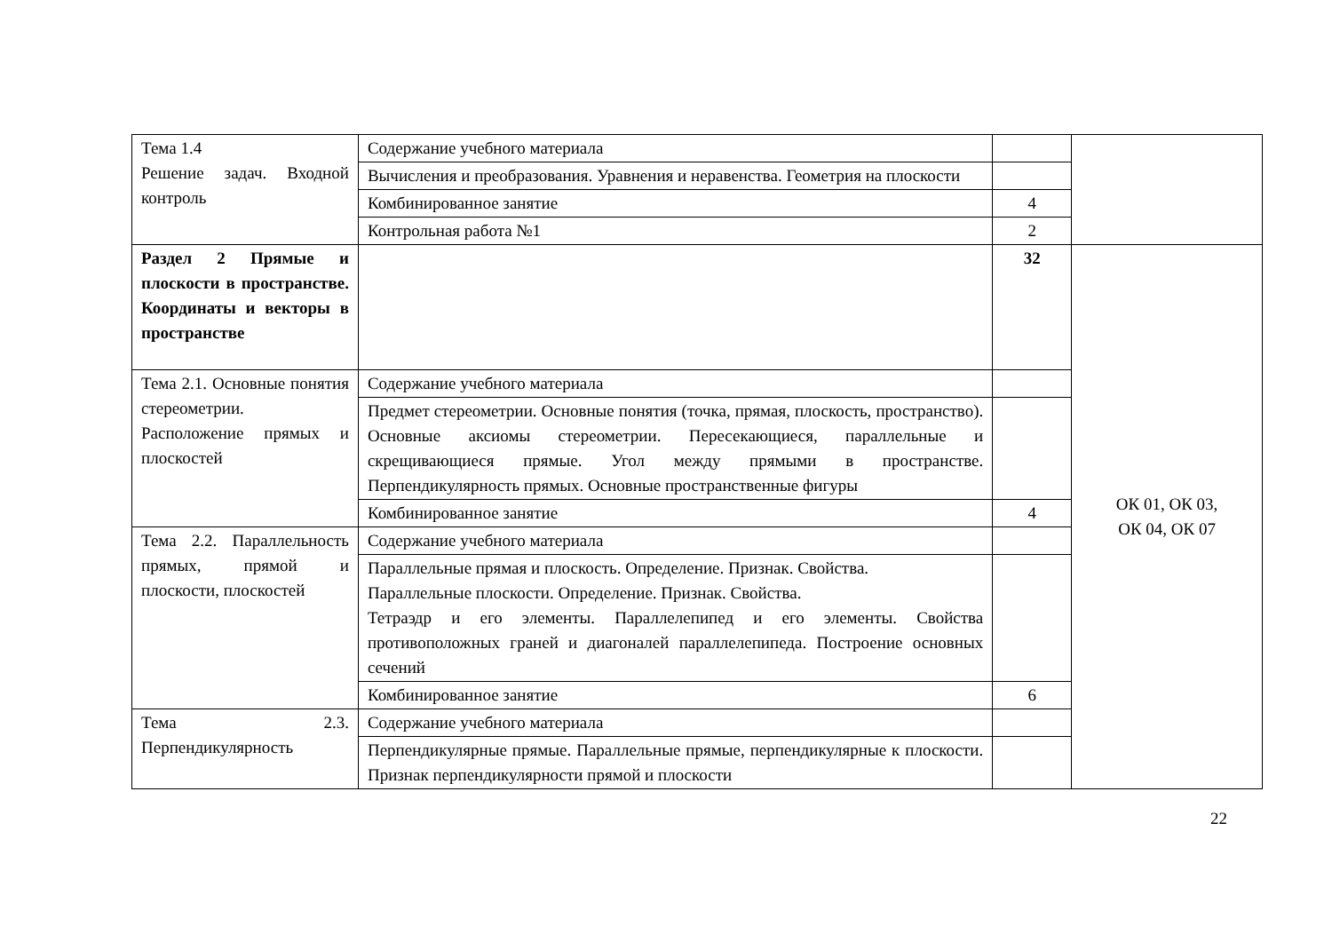| Тема 1.4 Решение задач. Входной контроль | Содержание учебного материала | | |
| | Вычисления и преобразования. Уравнения и неравенства. Геометрия на плоскости | | |
| | Комбинированное занятие | 4 | |
| | Контрольная работа №1 | 2 | |
| Раздел 2 Прямые и плоскости в пространстве. Координаты и векторы в пространстве | | 32 | ОК 01, ОК 03, ОК 04, ОК 07 |
| Тема 2.1. Основные понятия стереометрии. Расположение прямых и плоскостей | Содержание учебного материала | | |
| | Предмет стереометрии. Основные понятия (точка, прямая, плоскость, пространство). Основные аксиомы стереометрии. Пересекающиеся, параллельные и скрещивающиеся прямые. Угол между прямыми в пространстве. Перпендикулярность прямых. Основные пространственные фигуры | | |
| | Комбинированное занятие | 4 | |
| Тема 2.2. Параллельность прямых, прямой и плоскости, плоскостей | Содержание учебного материала | | |
| | Параллельные прямая и плоскость. Определение. Признак. Свойства. Параллельные плоскости. Определение. Признак. Свойства. Тетраэдр и его элементы. Параллелепипед и его элементы. Свойства противоположных граней и диагоналей параллелепипеда. Построение основных сечений | | |
| | Комбинированное занятие | 6 | |
| Тема 2.3. Перпендикулярность | Содержание учебного материала | | |
| | Перпендикулярные прямые. Параллельные прямые, перпендикулярные к плоскости. Признак перпендикулярности прямой и плоскости | | |
22